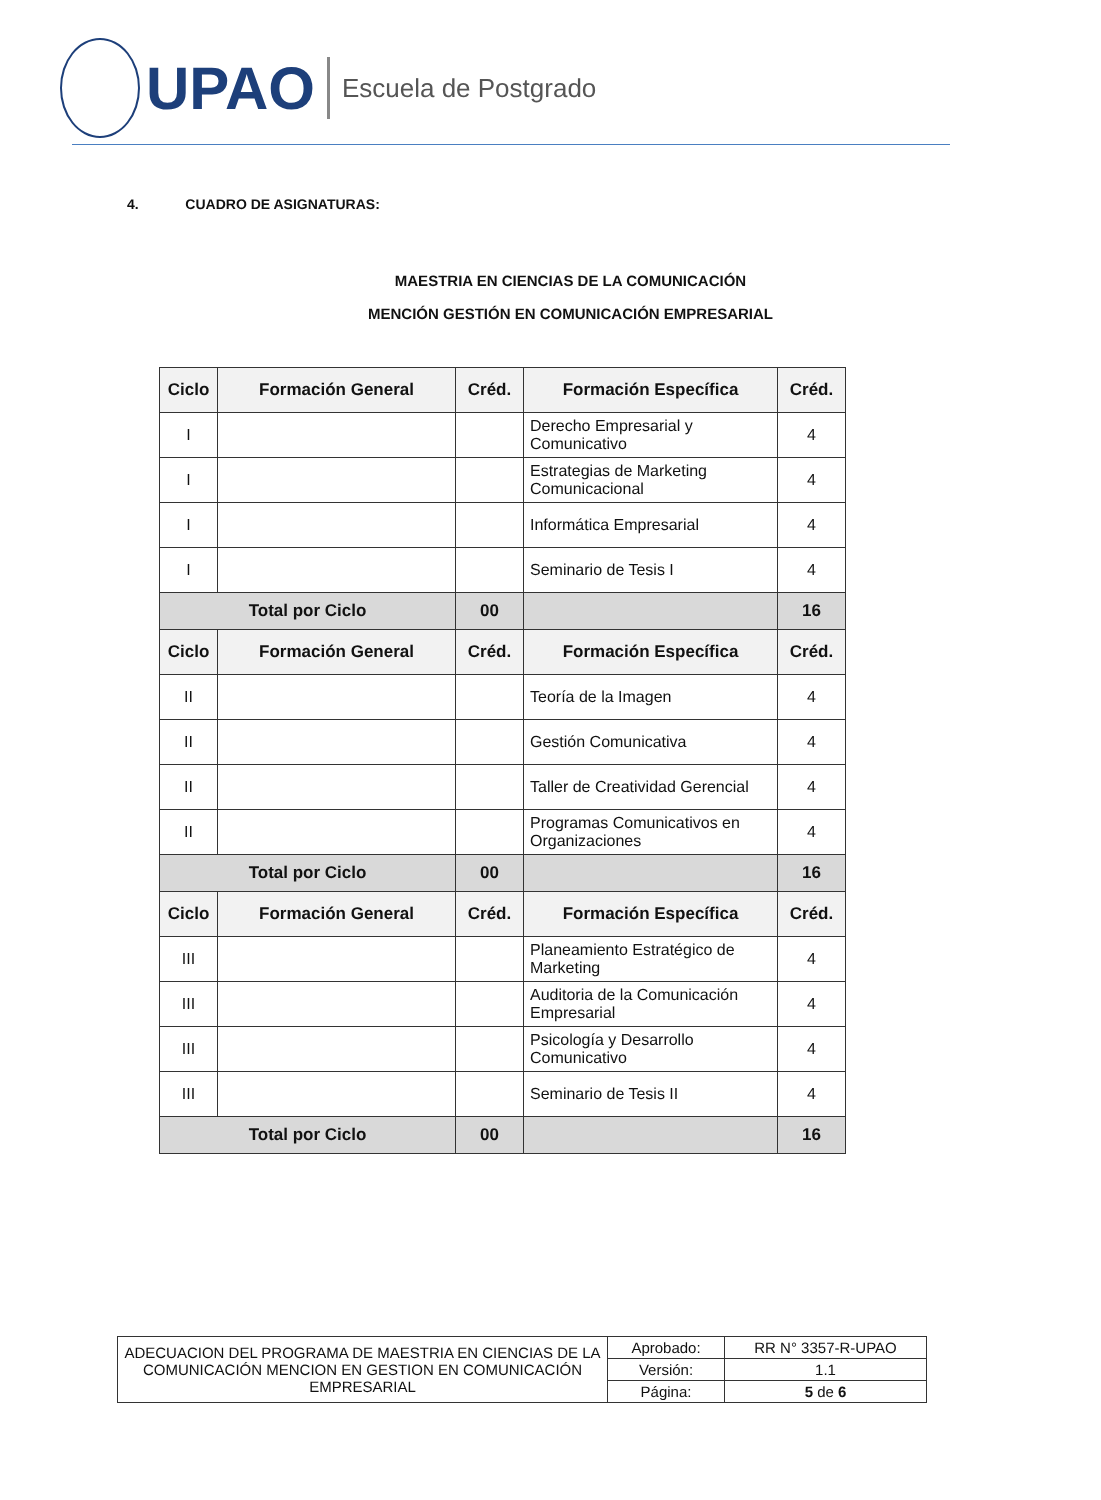UPAO
Escuela de Postgrado
4. CUADRO DE ASIGNATURAS:
MAESTRIA EN CIENCIAS DE LA COMUNICACIÓN
MENCIÓN GESTIÓN EN COMUNICACIÓN EMPRESARIAL
| Ciclo | Formación General | Créd. | Formación Específica | Créd. |
| --- | --- | --- | --- | --- |
| I | | | Derecho Empresarial y Comunicativo | 4 |
| I | | | Estrategias de Marketing Comunicacional | 4 |
| I | | | Informática Empresarial | 4 |
| I | | | Seminario de Tesis I | 4 |
| Total por Ciclo | | 00 | | 16 |
| Ciclo | Formación General | Créd. | Formación Específica | Créd. |
| II | | | Teoría de la Imagen | 4 |
| II | | | Gestión Comunicativa | 4 |
| II | | | Taller de Creatividad Gerencial | 4 |
| II | | | Programas Comunicativos en Organizaciones | 4 |
| Total por Ciclo | | 00 | | 16 |
| Ciclo | Formación General | Créd. | Formación Específica | Créd. |
| III | | | Planeamiento Estratégico de Marketing | 4 |
| III | | | Auditoria de la Comunicación Empresarial | 4 |
| III | | | Psicología y Desarrollo Comunicativo | 4 |
| III | | | Seminario de Tesis II | 4 |
| Total por Ciclo | | 00 | | 16 |
| ADECUACION DEL PROGRAMA DE MAESTRIA EN CIENCIAS DE LA COMUNICACIÓN MENCION EN GESTION EN COMUNICACIÓN EMPRESARIAL | Aprobado: | RR N° 3357-R-UPAO |
| | Versión: | 1.1 |
| | Página: | 5 de 6 |